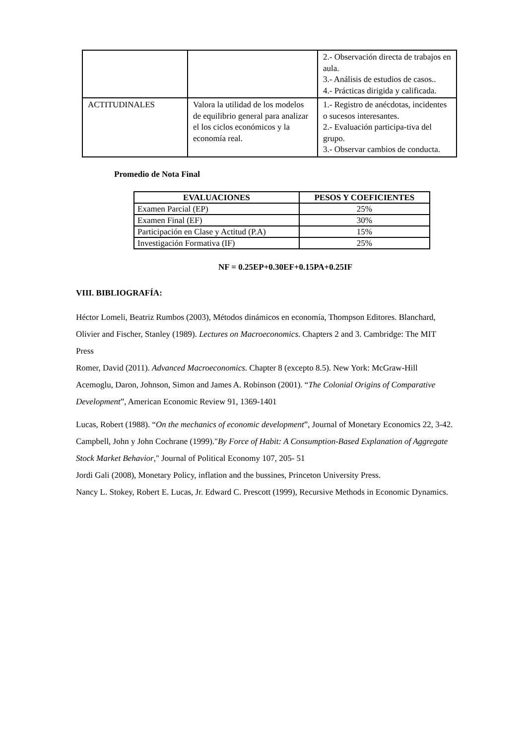| | | 2.- Observación directa de trabajos en aula. 3.- Análisis de estudios de casos.. 4.- Prácticas dirigida y calificada. |
| ACTITUDINALES | Valora la utilidad de los modelos de equilibrio general para analizar el los ciclos económicos y la economía real. | 1.- Registro de anécdotas, incidentes o sucesos interesantes. 2.- Evaluación participa-tiva del grupo. 3.- Observar cambios de conducta. |
Promedio de Nota Final
| EVALUACIONES | PESOS Y COEFICIENTES |
| --- | --- |
| Examen Parcial (EP) | 25% |
| Examen Final (EF) | 30% |
| Participación en Clase y Actitud (P.A) | 15% |
| Investigación Formativa (IF) | 25% |
NF = 0.25EP+0.30EF+0.15PA+0.25IF
VIII. BIBLIOGRAFÍA:
Héctor Lomeli, Beatriz Rumbos (2003), Métodos dinámicos en economía, Thompson Editores. Blanchard, Olivier and Fischer, Stanley (1989). Lectures on Macroeconomics. Chapters 2 and 3. Cambridge: The MIT Press
Romer, David (2011). Advanced Macroeconomics. Chapter 8 (excepto 8.5). New York: McGraw-Hill
Acemoglu, Daron, Johnson, Simon and James A. Robinson (2001). “The Colonial Origins of Comparative Development”, American Economic Review 91, 1369-1401
Lucas, Robert (1988). “On the mechanics of economic development”, Journal of Monetary Economics 22, 3-42.
Campbell, John y John Cochrane (1999)."By Force of Habit: A Consumption-Based Explanation of Aggregate Stock Market Behavior," Journal of Political Economy 107, 205- 51
Jordi Gali (2008), Monetary Policy, inflation and the bussines, Princeton University Press.
Nancy L. Stokey, Robert E. Lucas, Jr. Edward C. Prescott (1999), Recursive Methods in Economic Dynamics.